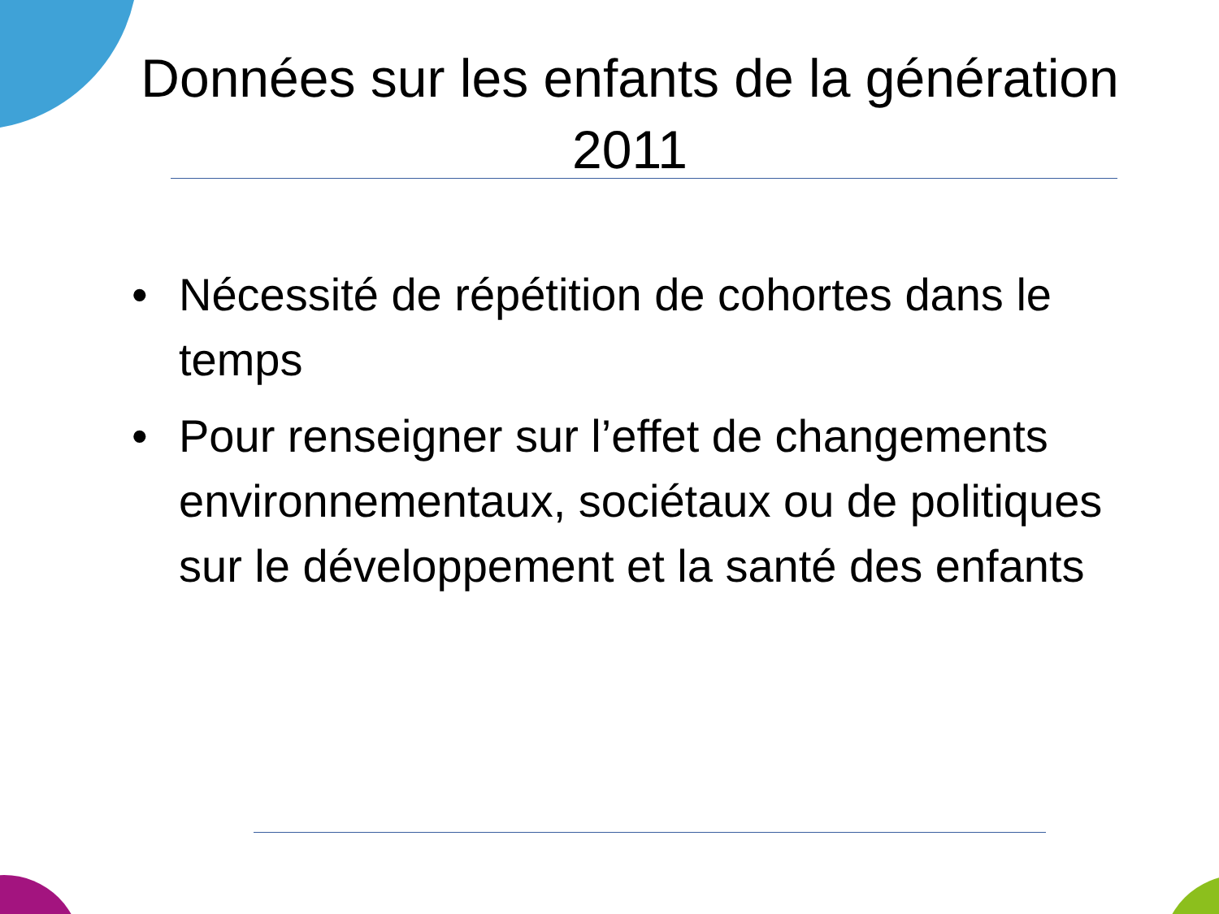Données sur les enfants de la génération 2011
• Nécessité de répétition de cohortes dans le temps
• Pour renseigner sur l’effet de changements environnementaux, sociétaux ou de politiques sur le développement et la santé des enfants